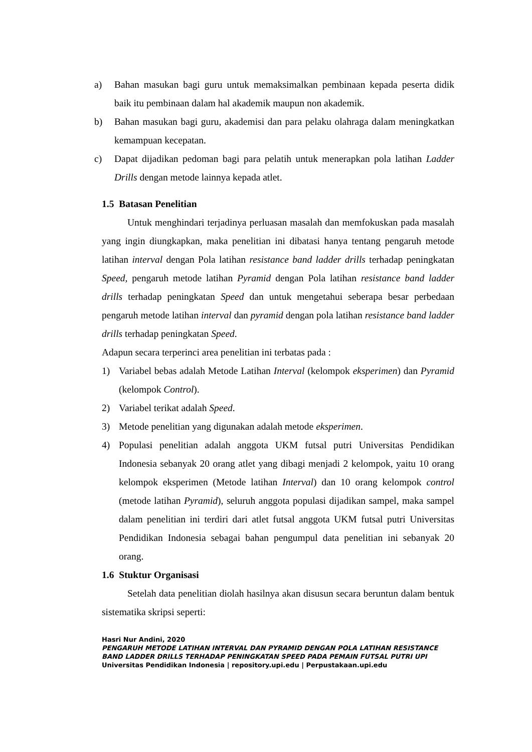a) Bahan masukan bagi guru untuk memaksimalkan pembinaan kepada peserta didik baik itu pembinaan dalam hal akademik maupun non akademik.
b) Bahan masukan bagi guru, akademisi dan para pelaku olahraga dalam meningkatkan kemampuan kecepatan.
c) Dapat dijadikan pedoman bagi para pelatih untuk menerapkan pola latihan Ladder Drills dengan metode lainnya kepada atlet.
1.5 Batasan Penelitian
Untuk menghindari terjadinya perluasan masalah dan memfokuskan pada masalah yang ingin diungkapkan, maka penelitian ini dibatasi hanya tentang pengaruh metode latihan interval dengan Pola latihan resistance band ladder drills terhadap peningkatan Speed, pengaruh metode latihan Pyramid dengan Pola latihan resistance band ladder drills terhadap peningkatan Speed dan untuk mengetahui seberapa besar perbedaan pengaruh metode latihan interval dan pyramid dengan pola latihan resistance band ladder drills terhadap peningkatan Speed.
Adapun secara terperinci area penelitian ini terbatas pada :
1) Variabel bebas adalah Metode Latihan Interval (kelompok eksperimen) dan Pyramid (kelompok Control).
2) Variabel terikat adalah Speed.
3) Metode penelitian yang digunakan adalah metode eksperimen.
4) Populasi penelitian adalah anggota UKM futsal putri Universitas Pendidikan Indonesia sebanyak 20 orang atlet yang dibagi menjadi 2 kelompok, yaitu 10 orang kelompok eksperimen (Metode latihan Interval) dan 10 orang kelompok control (metode latihan Pyramid), seluruh anggota populasi dijadikan sampel, maka sampel dalam penelitian ini terdiri dari atlet futsal anggota UKM futsal putri Universitas Pendidikan Indonesia sebagai bahan pengumpul data penelitian ini sebanyak 20 orang.
1.6 Stuktur Organisasi
Setelah data penelitian diolah hasilnya akan disusun secara beruntun dalam bentuk sistematika skripsi seperti:
Hasri Nur Andini, 2020
PENGARUH METODE LATIHAN INTERVAL DAN PYRAMID DENGAN POLA LATIHAN RESISTANCE BAND LADDER DRILLS TERHADAP PENINGKATAN SPEED PADA PEMAIN FUTSAL PUTRI UPI
Universitas Pendidikan Indonesia | repository.upi.edu | Perpustakaan.upi.edu